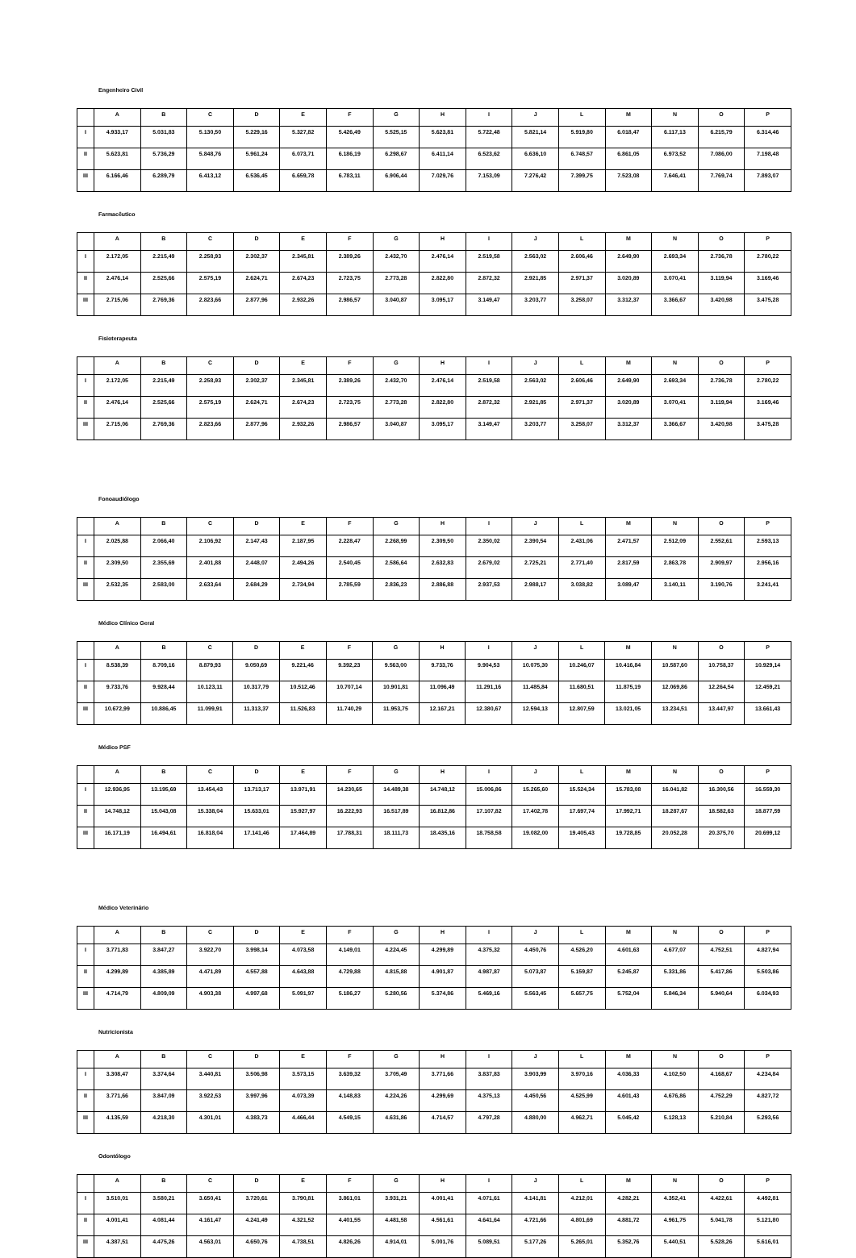Engenheiro Civil
| | A | B | C | D | E | F | G | H | I | J | L | M | N | O | P |
| --- | --- | --- | --- | --- | --- | --- | --- | --- | --- | --- | --- | --- | --- | --- | --- |
| I | 4.933,17 | 5.031,83 | 5.130,50 | 5.229,16 | 5.327,82 | 5.426,49 | 5.525,15 | 5.623,81 | 5.722,48 | 5.821,14 | 5.919,80 | 6.018,47 | 6.117,13 | 6.215,79 | 6.314,46 |
| II | 5.623,81 | 5.736,29 | 5.848,76 | 5.961,24 | 6.073,71 | 6.186,19 | 6.298,67 | 6.411,14 | 6.523,62 | 6.636,10 | 6.748,57 | 6.861,05 | 6.973,52 | 7.086,00 | 7.198,48 |
| III | 6.166,46 | 6.289,79 | 6.413,12 | 6.536,45 | 6.659,78 | 6.783,11 | 6.906,44 | 7.029,76 | 7.153,09 | 7.276,42 | 7.399,75 | 7.523,08 | 7.646,41 | 7.769,74 | 7.893,07 |
Farmacêutico
| | A | B | C | D | E | F | G | H | I | J | L | M | N | O | P |
| --- | --- | --- | --- | --- | --- | --- | --- | --- | --- | --- | --- | --- | --- | --- | --- |
| I | 2.172,05 | 2.215,49 | 2.258,93 | 2.302,37 | 2.345,81 | 2.389,26 | 2.432,70 | 2.476,14 | 2.519,58 | 2.563,02 | 2.606,46 | 2.649,90 | 2.693,34 | 2.736,78 | 2.780,22 |
| II | 2.476,14 | 2.525,66 | 2.575,19 | 2.624,71 | 2.674,23 | 2.723,75 | 2.773,28 | 2.822,80 | 2.872,32 | 2.921,85 | 2.971,37 | 3.020,89 | 3.070,41 | 3.119,94 | 3.169,46 |
| III | 2.715,06 | 2.769,36 | 2.823,66 | 2.877,96 | 2.932,26 | 2.986,57 | 3.040,87 | 3.095,17 | 3.149,47 | 3.203,77 | 3.258,07 | 3.312,37 | 3.366,67 | 3.420,98 | 3.475,28 |
Fisioterapeuta
| | A | B | C | D | E | F | G | H | I | J | L | M | N | O | P |
| --- | --- | --- | --- | --- | --- | --- | --- | --- | --- | --- | --- | --- | --- | --- | --- |
| I | 2.172,05 | 2.215,49 | 2.258,93 | 2.302,37 | 2.345,81 | 2.389,26 | 2.432,70 | 2.476,14 | 2.519,58 | 2.563,02 | 2.606,46 | 2.649,90 | 2.693,34 | 2.736,78 | 2.780,22 |
| II | 2.476,14 | 2.525,66 | 2.575,19 | 2.624,71 | 2.674,23 | 2.723,75 | 2.773,28 | 2.822,80 | 2.872,32 | 2.921,85 | 2.971,37 | 3.020,89 | 3.070,41 | 3.119,94 | 3.169,46 |
| III | 2.715,06 | 2.769,36 | 2.823,66 | 2.877,96 | 2.932,26 | 2.986,57 | 3.040,87 | 3.095,17 | 3.149,47 | 3.203,77 | 3.258,07 | 3.312,37 | 3.366,67 | 3.420,98 | 3.475,28 |
Fonoaudiólogo
| | A | B | C | D | E | F | G | H | I | J | L | M | N | O | P |
| --- | --- | --- | --- | --- | --- | --- | --- | --- | --- | --- | --- | --- | --- | --- | --- |
| I | 2.025,88 | 2.066,40 | 2.106,92 | 2.147,43 | 2.187,95 | 2.228,47 | 2.268,99 | 2.309,50 | 2.350,02 | 2.390,54 | 2.431,06 | 2.471,57 | 2.512,09 | 2.552,61 | 2.593,13 |
| II | 2.309,50 | 2.355,69 | 2.401,88 | 2.448,07 | 2.494,26 | 2.540,45 | 2.586,64 | 2.632,83 | 2.679,02 | 2.725,21 | 2.771,40 | 2.817,59 | 2.863,78 | 2.909,97 | 2.956,16 |
| III | 2.532,35 | 2.583,00 | 2.633,64 | 2.684,29 | 2.734,94 | 2.785,59 | 2.836,23 | 2.886,88 | 2.937,53 | 2.988,17 | 3.038,82 | 3.089,47 | 3.140,11 | 3.190,76 | 3.241,41 |
Médico Clínico Geral
| | A | B | C | D | E | F | G | H | I | J | L | M | N | O | P |
| --- | --- | --- | --- | --- | --- | --- | --- | --- | --- | --- | --- | --- | --- | --- | --- |
| I | 8.538,39 | 8.709,16 | 8.879,93 | 9.050,69 | 9.221,46 | 9.392,23 | 9.563,00 | 9.733,76 | 9.904,53 | 10.075,30 | 10.246,07 | 10.416,84 | 10.587,60 | 10.758,37 | 10.929,14 |
| II | 9.733,76 | 9.928,44 | 10.123,11 | 10.317,79 | 10.512,46 | 10.707,14 | 10.901,81 | 11.096,49 | 11.291,16 | 11.485,84 | 11.680,51 | 11.875,19 | 12.069,86 | 12.264,54 | 12.459,21 |
| III | 10.672,99 | 10.886,45 | 11.099,91 | 11.313,37 | 11.526,83 | 11.740,29 | 11.953,75 | 12.167,21 | 12.380,67 | 12.594,13 | 12.807,59 | 13.021,05 | 13.234,51 | 13.447,97 | 13.661,43 |
Médico PSF
| | A | B | C | D | E | F | G | H | I | J | L | M | N | O | P |
| --- | --- | --- | --- | --- | --- | --- | --- | --- | --- | --- | --- | --- | --- | --- | --- |
| I | 12.936,95 | 13.195,69 | 13.454,43 | 13.713,17 | 13.971,91 | 14.230,65 | 14.489,38 | 14.748,12 | 15.006,86 | 15.265,60 | 15.524,34 | 15.783,08 | 16.041,82 | 16.300,56 | 16.559,30 |
| II | 14.748,12 | 15.043,08 | 15.338,04 | 15.633,01 | 15.927,97 | 16.222,93 | 16.517,89 | 16.812,86 | 17.107,82 | 17.402,78 | 17.697,74 | 17.992,71 | 18.287,67 | 18.582,63 | 18.877,59 |
| III | 16.171,19 | 16.494,61 | 16.818,04 | 17.141,46 | 17.464,89 | 17.788,31 | 18.111,73 | 18.435,16 | 18.758,58 | 19.082,00 | 19.405,43 | 19.728,85 | 20.052,28 | 20.375,70 | 20.699,12 |
Médico Veterinário
| | A | B | C | D | E | F | G | H | I | J | L | M | N | O | P |
| --- | --- | --- | --- | --- | --- | --- | --- | --- | --- | --- | --- | --- | --- | --- | --- |
| I | 3.771,83 | 3.847,27 | 3.922,70 | 3.998,14 | 4.073,58 | 4.149,01 | 4.224,45 | 4.299,89 | 4.375,32 | 4.450,76 | 4.526,20 | 4.601,63 | 4.677,07 | 4.752,51 | 4.827,94 |
| II | 4.299,89 | 4.385,89 | 4.471,89 | 4.557,88 | 4.643,88 | 4.729,88 | 4.815,88 | 4.901,87 | 4.987,87 | 5.073,87 | 5.159,87 | 5.245,87 | 5.331,86 | 5.417,86 | 5.503,86 |
| III | 4.714,79 | 4.809,09 | 4.903,38 | 4.997,68 | 5.091,97 | 5.186,27 | 5.280,56 | 5.374,86 | 5.469,16 | 5.563,45 | 5.657,75 | 5.752,04 | 5.846,34 | 5.940,64 | 6.034,93 |
Nutricionista
| | A | B | C | D | E | F | G | H | I | J | L | M | N | O | P |
| --- | --- | --- | --- | --- | --- | --- | --- | --- | --- | --- | --- | --- | --- | --- | --- |
| I | 3.308,47 | 3.374,64 | 3.440,81 | 3.506,98 | 3.573,15 | 3.639,32 | 3.705,49 | 3.771,66 | 3.837,83 | 3.903,99 | 3.970,16 | 4.036,33 | 4.102,50 | 4.168,67 | 4.234,84 |
| II | 3.771,66 | 3.847,09 | 3.922,53 | 3.997,96 | 4.073,39 | 4.148,83 | 4.224,26 | 4.299,69 | 4.375,13 | 4.450,56 | 4.525,99 | 4.601,43 | 4.676,86 | 4.752,29 | 4.827,72 |
| III | 4.135,59 | 4.218,30 | 4.301,01 | 4.383,73 | 4.466,44 | 4.549,15 | 4.631,86 | 4.714,57 | 4.797,28 | 4.880,00 | 4.962,71 | 5.045,42 | 5.128,13 | 5.210,84 | 5.293,56 |
Odontólogo
| | A | B | C | D | E | F | G | H | I | J | L | M | N | O | P |
| --- | --- | --- | --- | --- | --- | --- | --- | --- | --- | --- | --- | --- | --- | --- | --- |
| I | 3.510,01 | 3.580,21 | 3.650,41 | 3.720,61 | 3.790,81 | 3.861,01 | 3.931,21 | 4.001,41 | 4.071,61 | 4.141,81 | 4.212,01 | 4.282,21 | 4.352,41 | 4.422,61 | 4.492,81 |
| II | 4.001,41 | 4.081,44 | 4.161,47 | 4.241,49 | 4.321,52 | 4.401,55 | 4.481,58 | 4.561,61 | 4.641,64 | 4.721,66 | 4.801,69 | 4.881,72 | 4.961,75 | 5.041,78 | 5.121,80 |
| III | 4.387,51 | 4.475,26 | 4.563,01 | 4.650,76 | 4.738,51 | 4.826,26 | 4.914,01 | 5.001,76 | 5.089,51 | 5.177,26 | 5.265,01 | 5.352,76 | 5.440,51 | 5.528,26 | 5.616,01 |